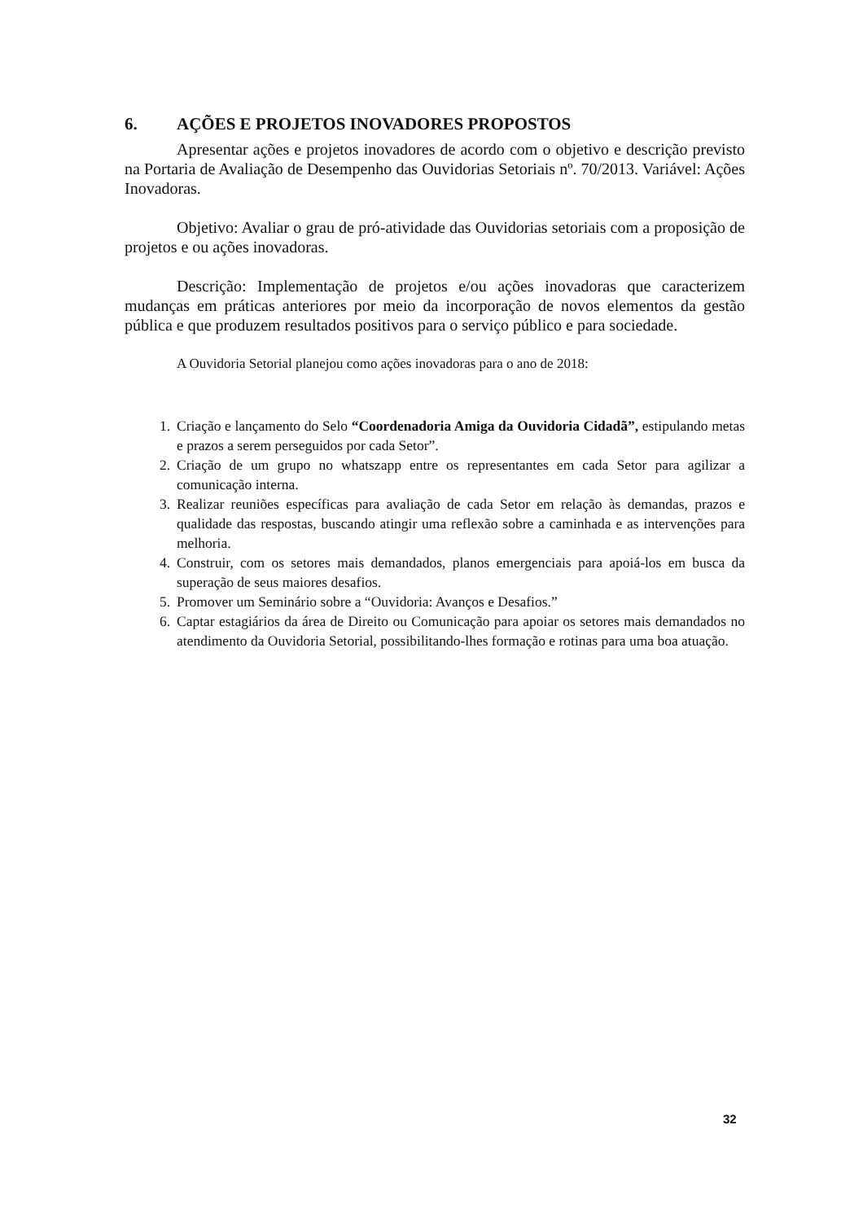6. AÇÕES E PROJETOS INOVADORES PROPOSTOS
Apresentar ações e projetos inovadores de acordo com o objetivo e descrição previsto na Portaria de Avaliação de Desempenho das Ouvidorias Setoriais nº. 70/2013. Variável: Ações Inovadoras.
Objetivo: Avaliar o grau de pró-atividade das Ouvidorias setoriais com a proposição de projetos e ou ações inovadoras.
Descrição: Implementação de projetos e/ou ações inovadoras que caracterizem mudanças em práticas anteriores por meio da incorporação de novos elementos da gestão pública e que produzem resultados positivos para o serviço público e para sociedade.
A Ouvidoria Setorial planejou como ações inovadoras para o ano de 2018:
1. Criação e lançamento do Selo “Coordenadoria Amiga da Ouvidoria Cidadã”, estipulando metas e prazos a serem perseguidos por cada Setor”.
2. Criação de um grupo no whatszapp entre os representantes em cada Setor para agilizar a comunicação interna.
3. Realizar reuniões específicas para avaliação de cada Setor em relação às demandas, prazos e qualidade das respostas, buscando atingir uma reflexão sobre a caminhada e as intervenções para melhoria.
4. Construir, com os setores mais demandados, planos emergenciais para apoiá-los em busca da superação de seus maiores desafios.
5. Promover um Seminário sobre a “Ouvidoria: Avanços e Desafios.”
6. Captar estagiários da área de Direito ou Comunicação para apoiar os setores mais demandados no atendimento da Ouvidoria Setorial, possibilitando-lhes formação e rotinas para uma boa atuação.
32